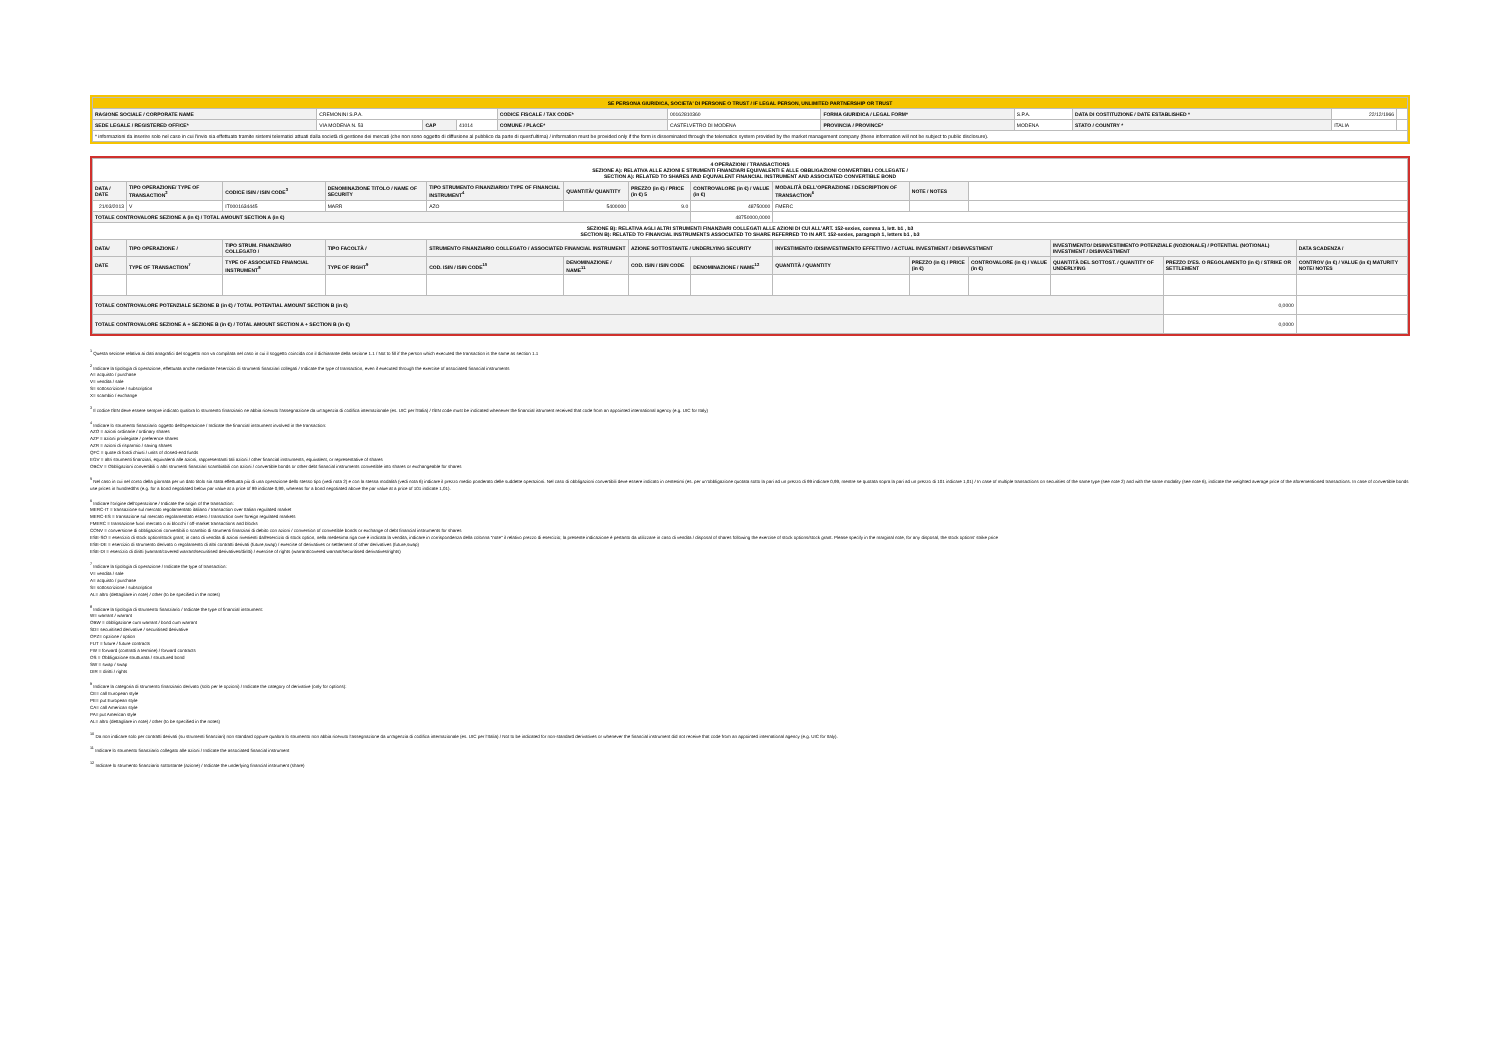| SE PERSONA GIURIDICA, SOCIETA' DI PERSONE O TRUST / IF LEGAL PERSON, UNLIMITED PARTNERSHIP OR TRUST | | | | | | | | | | |
| RAGIONE SOCIALE / CORPORATE NAME | CREMONINI S.P.A. | | | CODICE FISCALE / TAX CODE* | 00162810360 | FORMA GIURIDICA / LEGAL FORM* | S.P.A. | DATA DI COSTITUZIONE / DATE ESTABLISHED * | 22/12/1966 | |
| SEDE LEGALE / REGISTERED OFFICE* | VIA MODENA N. 53 | CAP | 41014 | COMUNE / PLACE* | CASTELVETRO DI MODENA | PROVINCIA / PROVINCE* | MODENA | STATO / COUNTRY * | ITALIA | |
| * informazioni da inserire solo nel caso in cui l'invio sia effettuato tramite sistemi telematici attuati dalla società di gestione dei mercati (che non sono oggetto di diffusione al pubblico da parte di quest'ultima) / information must be provided only if the form is disseminated through the telematics system provided by the market management company (these information will not be subject to public disclosure). | | | | | | | | | | |
| 4 OPERAZIONI / TRANSACTIONS SEZIONE A): RELATIVA ALLE AZIONI E STRUMENTI FINANZIARI EQUIVALENTI E ALLE OBBLIGAZIONI CONVERTIBILI COLLEGATE / SECTION A): RELATED TO SHARES AND EQUIVALENT FINANCIAL INSTRUMENT AND ASSOCIATED CONVERTIBLE BOND | | | | | | | | | | | | | |
| DATA / DATE | TIPO OPERAZIONE/ TYPE OF TRANSACTION<sup>2</sup> | CODICE ISIN / ISIN CODE<sup>3</sup> | DENOMINAZIONE TITOLO / NAME OF SECURITY | TIPO STRUMENTO FINANZIARIO/ TYPE OF FINANCIAL INSTRUMENT<sup>4</sup> | QUANTITÀ/ QUANTITY | PREZZO (in €) / PRICE (in €) 5 | CONTROVALORE (in €) / VALUE (in €) | MODALITÀ DELL'OPERAZIONE / DESCRIPTION OF TRANSACTION<sup>6</sup> | NOTE / NOTES | | | | |
| 21/03/2013 | V | IT0001634445 | MARR | AZO | 5400000 | 9.0 | 48750000 | FMERC | | | | | |
| TOTALE CONTROVALORE SEZIONE A (in €) / TOTAL AMOUNT SECTION A (in €) | | | | | | | 48750000,0000 | | | | | | |
| SEZIONE B): RELATIVA AGLI ALTRI STRUMENTI FINANZIARI COLLEGATI ALLE AZIONI DI CUI ALL'ART. 152-sexies, comma 1, lett. b1 , b3 SECTION B): RELATED TO FINANCIAL INSTRUMENTS ASSOCIATED TO SHARE REFERRED TO IN ART. 152-sexies, paragraph 1, letters b1 , b3 | | | | | | | | | | | | | |
| DATA/ | TIPO OPERAZIONE / | TIPO STRUM. FINANZIARIO COLLEGATO / | TIPO FACOLTÀ / | STRUMENTO FINANZIARIO COLLEGATO / ASSOCIATED FINANCIAL INSTRUMENT | | AZIONE SOTTOSTANTE / UNDERLYING SECURITY | | INVESTIMENTO /DISINVESTIMENTO EFFETTIVO / ACTUAL INVESTMENT / DISINVESTMENT | | | INVESTIMENTO/ DISINVESTIMENTO POTENZIALE (NOZIONALE) / POTENTIAL (NOTIONAL) INVESTMENT / DISINVESTMENT | | DATA SCADENZA / |
| DATE | TYPE OF TRANSACTION<sup>7</sup> | TYPE OF ASSOCIATED FINANCIAL INSTRUMENT<sup>8</sup> | TYPE OF RIGHT<sup>9</sup> | COD. ISIN / ISIN CODE<sup>10</sup> | DENOMINAZIONE / NAME<sup>11</sup> | COD. ISIN / ISIN CODE | DENOMINAZIONE / NAME<sup>12</sup> | QUANTITÀ / QUANTITY | PREZZO (in €) / PRICE (in €) | CONTROVALORE (in €) / VALUE (in €) | QUANTITÀ DEL SOTTOST. / QUANTITY OF UNDERLYING | PREZZO D'ES. O REGOLAMENTO (in €) / STRIKE OR SETTLEMENT | CONTROV (in €) / VALUE (in €) MATURITY NOTE/ NOTES |
| TOTALE CONTROVALORE POTENZIALE SEZIONE B (in €) / TOTAL POTENTIAL AMOUNT SECTION B (in €) | | | | | | | | | | | | 0,0000 | |
| TOTALE CONTROVALORE SEZIONE A + SEZIONE B (in €) / TOTAL AMOUNT SECTION A + SECTION B (in €) | | | | | | | | | | | | 0,0000 | |
<sup>1</sup> Questa sezione relativa ai dati anagrafici del soggetto non va compilata nel caso in cui il soggetto coincida con il dichiarante della sezione 1.1 / Not to fill if the person which executed the transaction is the same as section 1.1
<sup>2</sup> Indicare la tipologia di operazione, effettuata anche mediante l'esercizio di strumenti finanziari collegati / Indicate the type of transaction, even if executed through the exercise of associated financial instruments
A= acquisto / purchase
V= vendita / sale
S= sottoscrizione / subscription
X= scambio / exchange
<sup>3</sup> Il codice ISIN deve essere sempre indicato qualora lo strumento finanziario ne abbia ricevuto l'assegnazione da un'agenzia di codifica internazionale (es. UIC per l'Italia) / ISIN code must be indicated whenever the financial istrument received that code from an appointed international agency (e.g. UIC for Italy)
<sup>4</sup> Indicare lo strumento finanziario oggetto dell'operazione / Indicate the financial instrument involved in the transaction:
AZO = azioni ordinarie / ordinary shares
AZP = azioni privilegiate / preference shares
AZR = azioni di risparmio / saving shares
QFC = quote di fondi chiusi / units of closed-end funds
EGV = altri strumenti finanziari, equivalenti alle azioni, rappresentanti tali azioni / other financial instruments, equivalent, or representative of shares
OBCV = Obbligazioni convertibili o altri strumenti finanziari scambiabili con azioni / convertible bonds or other debt financial instruments convertible into shares or exchangeable for shares
<sup>5</sup> Nel caso in cui nel corso della giornata per un dato titolo sia stata effettuata più di una operazione dello stesso tipo (vedi nota 2) e con la stessa modalità (vedi nota 6) indicare il prezzo medio ponderato delle suddette operazioni. Nel caso di obbligazioni convertibili deve essere indicato in centesimi (es. per un'obbligazione quotata sotto la pari ad un prezzo di 99 indicare 0,99, mentre se quotata sopra la pari ad un prezzo di 101 indicare 1,01) / In case of multiple transactions on securities of the same type (see note 2) and with the same modality (see note 6), indicate the weighted average price of the aforementioned transactions. In case of convertible bonds use prices in hundredths (e.g. for a bond negotiated below par value at a price of 99 indicate 0,99, whereas for a bond negotiated above the par value at a price of 101 indicate 1,01).
<sup>6</sup> Indicare l'origine dell'operazione / Indicate the origin of the transaction:
MERC-IT = transazione sul mercato regolamentato italiano / transaction over Italian regulated market
MERC-ES = transazione sul mercato regolamentato estero / transaction over foreign regulated markets
FMERC = transazione fuori mercato o ai blocchi / off-market transactions and blocks
CONV = conversione di obbligazioni convertibili o scambio di strumenti finanziari di debito con azioni / conversion of convertible bonds or exchange of debt financial instruments for shares
ESE-SO = esercizio di stock option/stock grant; in caso di vendita di azioni rivenienti dall'esercizio di stock option, nella medesima riga ove è indicata la vendita, indicare in corrispondenza della colonna "note" il relativo prezzo di esercizio; la presente indicazione è pertanto da utilizzare in caso di vendita / disposal of shares following the exercise of stock options/stock grant. Please specify in the marginal note, for any disposal, the stock options' strike price
ESE-DE = esercizio di strumento derivato o regolamento di altri contratti derivati (future,swap) / exercise of derivatives or settlement of other derivatives (future,swap)
ESE-DI = esercizio di diritti (warrant/covered warrant/securitised derivatives/diritti) / exercise of rights (warrant/covered warrant/securitised derivatives/rights)
<sup>7</sup> Indicare la tipologia di operazione / Indicate the type of transaction:
V= vendita / sale
A= acquisto / purchase
S= sottoscrizione / subscription
AL= altro (dettagliare in note) / other (to be specified in the notes)
<sup>8</sup> Indicare la tipologia di strumento finanziario / Indicate the type of financial instrument:
W= warrant / warrant
OBW = obbligazione cum warrant / bond cum warrant
SD= securitised derivative / securitised derivative
OPZ= opzione / option
FUT = future / future contracts
FW = forward (contratti a termine) / forward contracts
OS = Obbligazione strutturata / structured bond
SW = swap / swap
DIR = diritti / rights
<sup>9</sup> Indicare la categoria di strumento finanziario derivato (solo per le opzioni) / Indicate the category of derivative (only for options):
CE= call European style
PE= put European style
CA= call American style
PA= put American style
AL= altro (dettagliare in note) / other (to be specified in the notes)
<sup>10</sup> Da non indicare solo per contratti derivati (su strumenti finanziari) non standard oppure qualora lo strumento non abbia ricevuto l'assegnazione da un'agenzia di codifica internazionale (es. UIC per l'Italia) / Not to be indicated for non-standard derivatives or whenever the financial instrument did not receive that code from an appointed international agency (e.g. UIC for Italy).
<sup>11</sup> Indicare lo strumento finanziario collegato alle azioni / Indicate the associated financial instrument
<sup>12</sup> Indicare lo strumento finanziario sottostante (azione) / Indicate the underlying financial instrument (share)